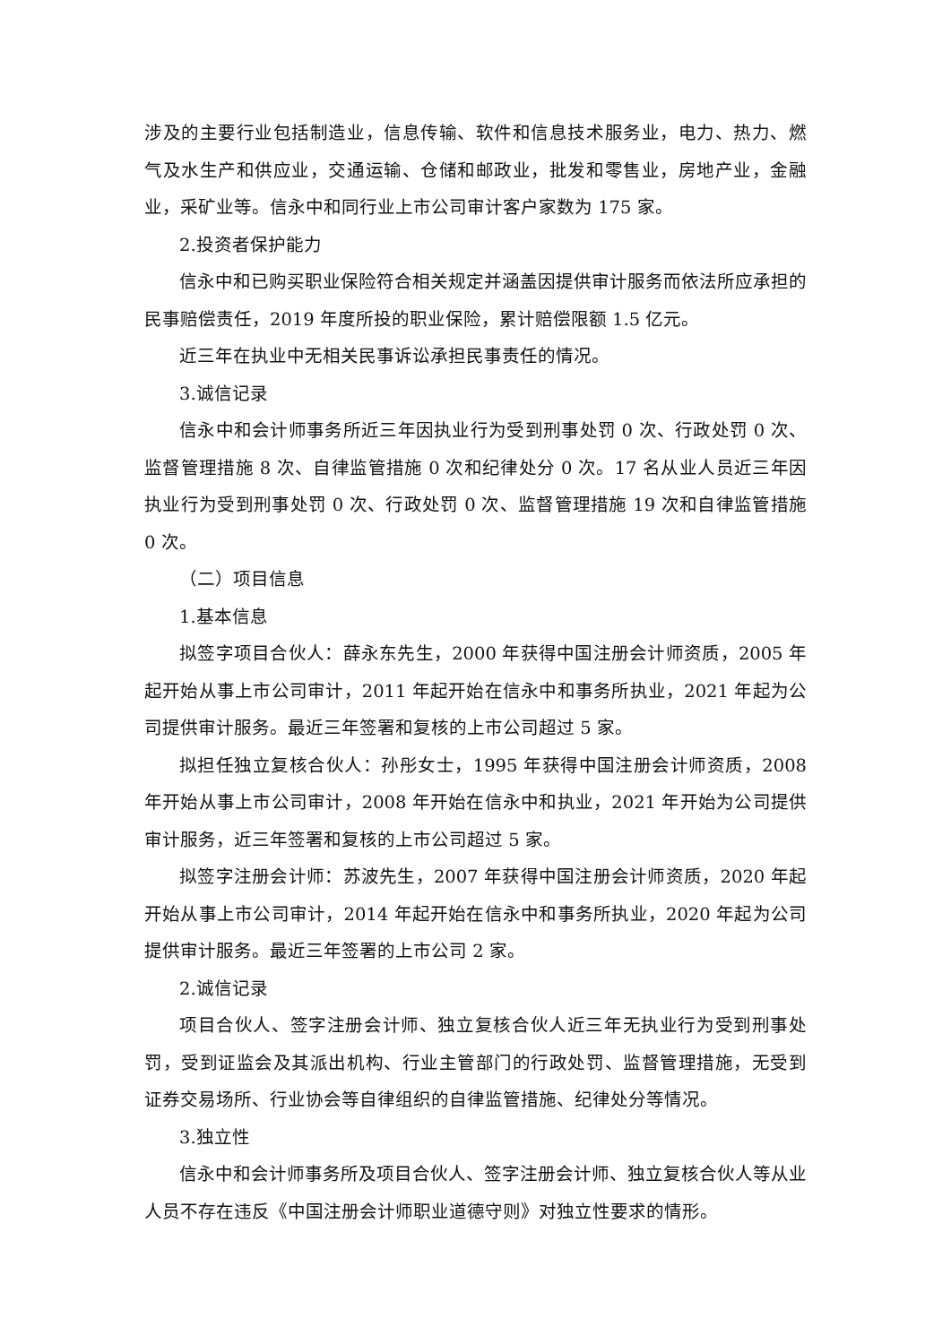涉及的主要行业包括制造业，信息传输、软件和信息技术服务业，电力、热力、燃气及水生产和供应业，交通运输、仓储和邮政业，批发和零售业，房地产业，金融业，采矿业等。信永中和同行业上市公司审计客户家数为 175 家。
2.投资者保护能力
信永中和已购买职业保险符合相关规定并涵盖因提供审计服务而依法所应承担的民事赔偿责任，2019 年度所投的职业保险，累计赔偿限额 1.5 亿元。
近三年在执业中无相关民事诉讼承担民事责任的情况。
3.诚信记录
信永中和会计师事务所近三年因执业行为受到刑事处罚 0 次、行政处罚 0 次、监督管理措施 8 次、自律监管措施 0 次和纪律处分 0 次。17 名从业人员近三年因执业行为受到刑事处罚 0 次、行政处罚 0 次、监督管理措施 19 次和自律监管措施 0 次。
（二）项目信息
1.基本信息
拟签字项目合伙人：薛永东先生，2000 年获得中国注册会计师资质，2005 年起开始从事上市公司审计，2011 年起开始在信永中和事务所执业，2021 年起为公司提供审计服务。最近三年签署和复核的上市公司超过 5 家。
拟担任独立复核合伙人：孙彤女士，1995 年获得中国注册会计师资质，2008 年开始从事上市公司审计，2008 年开始在信永中和执业，2021 年开始为公司提供审计服务，近三年签署和复核的上市公司超过 5 家。
拟签字注册会计师：苏波先生，2007 年获得中国注册会计师资质，2020 年起开始从事上市公司审计，2014 年起开始在信永中和事务所执业，2020 年起为公司提供审计服务。最近三年签署的上市公司 2 家。
2.诚信记录
项目合伙人、签字注册会计师、独立复核合伙人近三年无执业行为受到刑事处罚，受到证监会及其派出机构、行业主管部门的行政处罚、监督管理措施，无受到证券交易场所、行业协会等自律组织的自律监管措施、纪律处分等情况。
3.独立性
信永中和会计师事务所及项目合伙人、签字注册会计师、独立复核合伙人等从业人员不存在违反《中国注册会计师职业道德守则》对独立性要求的情形。